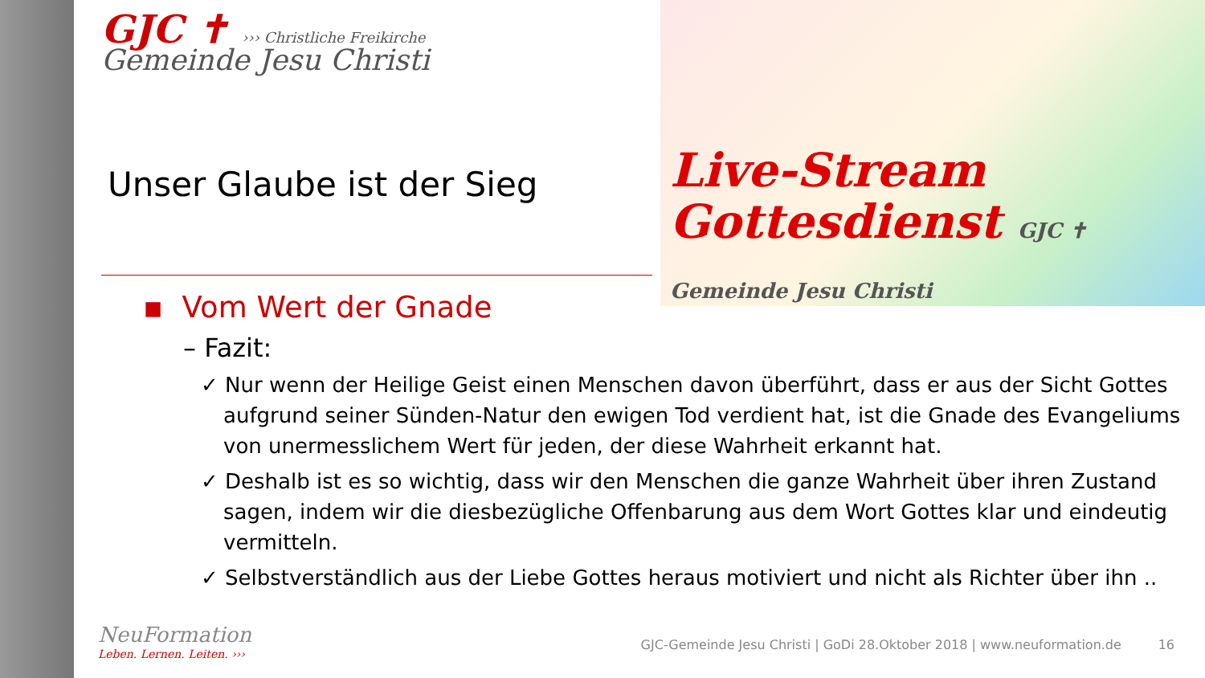Live-Stream
Gottesdienst GJC ✝ Gemeinde Jesu Christi
GJC ✝ ››› Christliche Freikirche
Gemeinde Jesu Christi
Unser Glaube ist der Sieg
▪ Vom Wert der Gnade
– Fazit:
✓ Nur wenn der Heilige Geist einen Menschen davon überführt, dass er aus der Sicht Gottes aufgrund seiner Sünden-Natur den ewigen Tod verdient hat, ist die Gnade des Evangeliums von unermesslichem Wert für jeden, der diese Wahrheit erkannt hat.
✓ Deshalb ist es so wichtig, dass wir den Menschen die ganze Wahrheit über ihren Zustand sagen, indem wir die diesbezügliche Offenbarung aus dem Wort Gottes klar und eindeutig vermitteln.
✓ Selbstverständlich aus der Liebe Gottes heraus motiviert und nicht als Richter über ihn ..
NeuFormation
Leben. Lernen. Leiten. ›››
GJC-Gemeinde Jesu Christi | GoDi 28.Oktober 2018 | www.neuformation.de 16